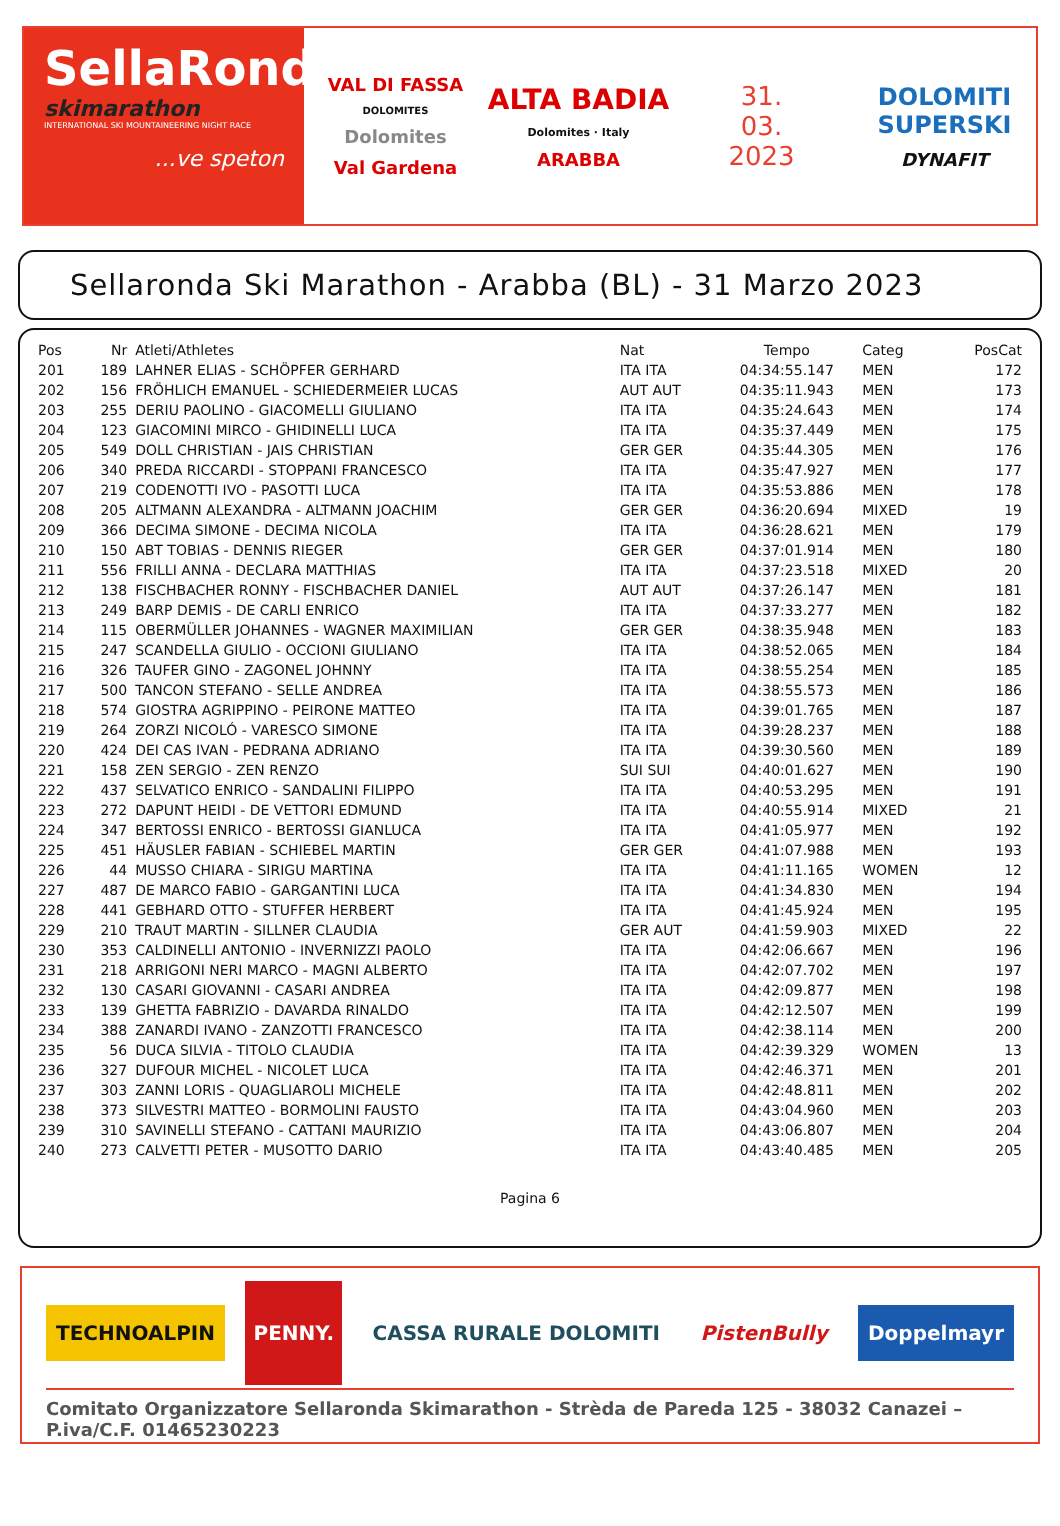SellaRonda
skimarathon
INTERNATIONAL SKI MOUNTAINEERING NIGHT RACE
...ve speton
VAL DI FASSA
DOLOMITES
Dolomites
Val Gardena
ALTA BADIA
Dolomites · Italy
ARABBA
31.
03.
2023
DOLOMITI SUPERSKI
DYNAFIT
Sellaronda Ski Marathon - Arabba (BL) - 31 Marzo 2023
| Pos | Nr | Atleti/Athletes | Nat | Tempo | Categ | PosCat |
| --- | --- | --- | --- | --- | --- | --- |
| 201 | 189 | LAHNER ELIAS - SCHÖPFER GERHARD | ITA ITA | 04:34:55.147 | MEN | 172 |
| 202 | 156 | FRÖHLICH EMANUEL - SCHIEDERMEIER LUCAS | AUT AUT | 04:35:11.943 | MEN | 173 |
| 203 | 255 | DERIU PAOLINO - GIACOMELLI GIULIANO | ITA ITA | 04:35:24.643 | MEN | 174 |
| 204 | 123 | GIACOMINI MIRCO - GHIDINELLI LUCA | ITA ITA | 04:35:37.449 | MEN | 175 |
| 205 | 549 | DOLL CHRISTIAN - JAIS CHRISTIAN | GER GER | 04:35:44.305 | MEN | 176 |
| 206 | 340 | PREDA RICCARDI - STOPPANI FRANCESCO | ITA ITA | 04:35:47.927 | MEN | 177 |
| 207 | 219 | CODENOTTI IVO - PASOTTI LUCA | ITA ITA | 04:35:53.886 | MEN | 178 |
| 208 | 205 | ALTMANN ALEXANDRA - ALTMANN JOACHIM | GER GER | 04:36:20.694 | MIXED | 19 |
| 209 | 366 | DECIMA SIMONE - DECIMA NICOLA | ITA ITA | 04:36:28.621 | MEN | 179 |
| 210 | 150 | ABT TOBIAS - DENNIS RIEGER | GER GER | 04:37:01.914 | MEN | 180 |
| 211 | 556 | FRILLI ANNA - DECLARA MATTHIAS | ITA ITA | 04:37:23.518 | MIXED | 20 |
| 212 | 138 | FISCHBACHER RONNY - FISCHBACHER DANIEL | AUT AUT | 04:37:26.147 | MEN | 181 |
| 213 | 249 | BARP DEMIS - DE CARLI ENRICO | ITA ITA | 04:37:33.277 | MEN | 182 |
| 214 | 115 | OBERMÜLLER JOHANNES - WAGNER MAXIMILIAN | GER GER | 04:38:35.948 | MEN | 183 |
| 215 | 247 | SCANDELLA GIULIO - OCCIONI GIULIANO | ITA ITA | 04:38:52.065 | MEN | 184 |
| 216 | 326 | TAUFER GINO - ZAGONEL JOHNNY | ITA ITA | 04:38:55.254 | MEN | 185 |
| 217 | 500 | TANCON STEFANO - SELLE ANDREA | ITA ITA | 04:38:55.573 | MEN | 186 |
| 218 | 574 | GIOSTRA AGRIPPINO - PEIRONE MATTEO | ITA ITA | 04:39:01.765 | MEN | 187 |
| 219 | 264 | ZORZI NICOLÓ - VARESCO SIMONE | ITA ITA | 04:39:28.237 | MEN | 188 |
| 220 | 424 | DEI CAS IVAN - PEDRANA ADRIANO | ITA ITA | 04:39:30.560 | MEN | 189 |
| 221 | 158 | ZEN SERGIO - ZEN RENZO | SUI SUI | 04:40:01.627 | MEN | 190 |
| 222 | 437 | SELVATICO ENRICO - SANDALINI FILIPPO | ITA ITA | 04:40:53.295 | MEN | 191 |
| 223 | 272 | DAPUNT HEIDI - DE VETTORI EDMUND | ITA ITA | 04:40:55.914 | MIXED | 21 |
| 224 | 347 | BERTOSSI ENRICO - BERTOSSI GIANLUCA | ITA ITA | 04:41:05.977 | MEN | 192 |
| 225 | 451 | HÄUSLER FABIAN - SCHIEBEL MARTIN | GER GER | 04:41:07.988 | MEN | 193 |
| 226 | 44 | MUSSO CHIARA - SIRIGU MARTINA | ITA ITA | 04:41:11.165 | WOMEN | 12 |
| 227 | 487 | DE MARCO FABIO - GARGANTINI LUCA | ITA ITA | 04:41:34.830 | MEN | 194 |
| 228 | 441 | GEBHARD OTTO - STUFFER HERBERT | ITA ITA | 04:41:45.924 | MEN | 195 |
| 229 | 210 | TRAUT MARTIN - SILLNER CLAUDIA | GER AUT | 04:41:59.903 | MIXED | 22 |
| 230 | 353 | CALDINELLI ANTONIO - INVERNIZZI PAOLO | ITA ITA | 04:42:06.667 | MEN | 196 |
| 231 | 218 | ARRIGONI NERI MARCO - MAGNI ALBERTO | ITA ITA | 04:42:07.702 | MEN | 197 |
| 232 | 130 | CASARI GIOVANNI - CASARI ANDREA | ITA ITA | 04:42:09.877 | MEN | 198 |
| 233 | 139 | GHETTA FABRIZIO - DAVARDA RINALDO | ITA ITA | 04:42:12.507 | MEN | 199 |
| 234 | 388 | ZANARDI IVANO - ZANZOTTI FRANCESCO | ITA ITA | 04:42:38.114 | MEN | 200 |
| 235 | 56 | DUCA SILVIA - TITOLO CLAUDIA | ITA ITA | 04:42:39.329 | WOMEN | 13 |
| 236 | 327 | DUFOUR MICHEL - NICOLET LUCA | ITA ITA | 04:42:46.371 | MEN | 201 |
| 237 | 303 | ZANNI LORIS - QUAGLIAROLI MICHELE | ITA ITA | 04:42:48.811 | MEN | 202 |
| 238 | 373 | SILVESTRI MATTEO - BORMOLINI FAUSTO | ITA ITA | 04:43:04.960 | MEN | 203 |
| 239 | 310 | SAVINELLI STEFANO - CATTANI MAURIZIO | ITA ITA | 04:43:06.807 | MEN | 204 |
| 240 | 273 | CALVETTI PETER - MUSOTTO DARIO | ITA ITA | 04:43:40.485 | MEN | 205 |
Pagina 6
TECHNOALPIN
PENNY.
CASSA RURALE DOLOMITI PistenBully Doppelmayr
Comitato Organizzatore Sellaronda Skimarathon - Strèda de Pareda 125 - 38032 Canazei – P.iva/C.F. 01465230223